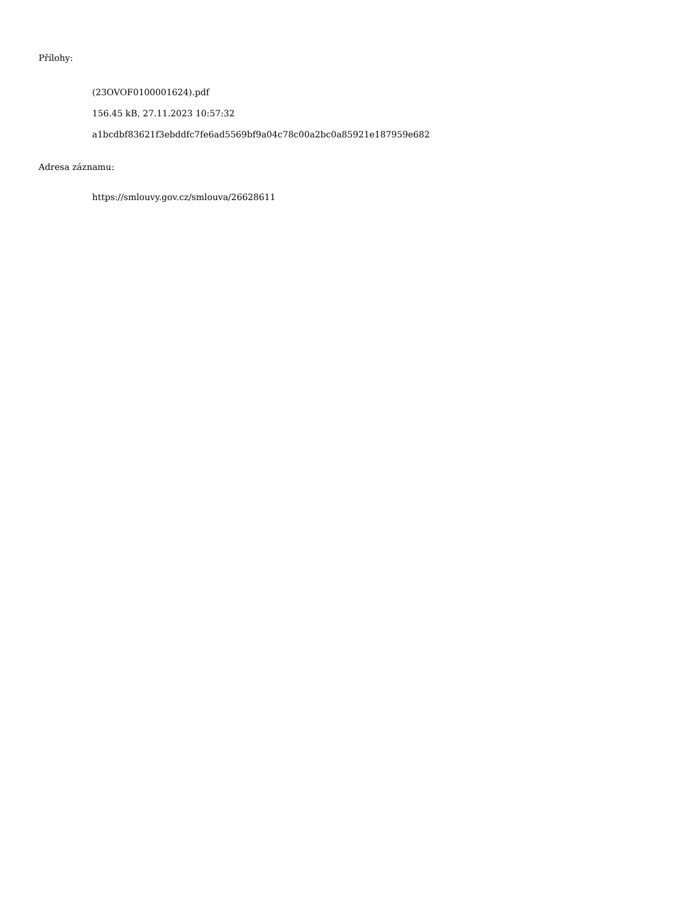Přílohy:
(23OVOF0100001624).pdf
156.45 kB, 27.11.2023 10:57:32
a1bcdbf83621f3ebddfc7fe6ad5569bf9a04c78c00a2bc0a85921e187959e682
Adresa záznamu:
https://smlouvy.gov.cz/smlouva/26628611